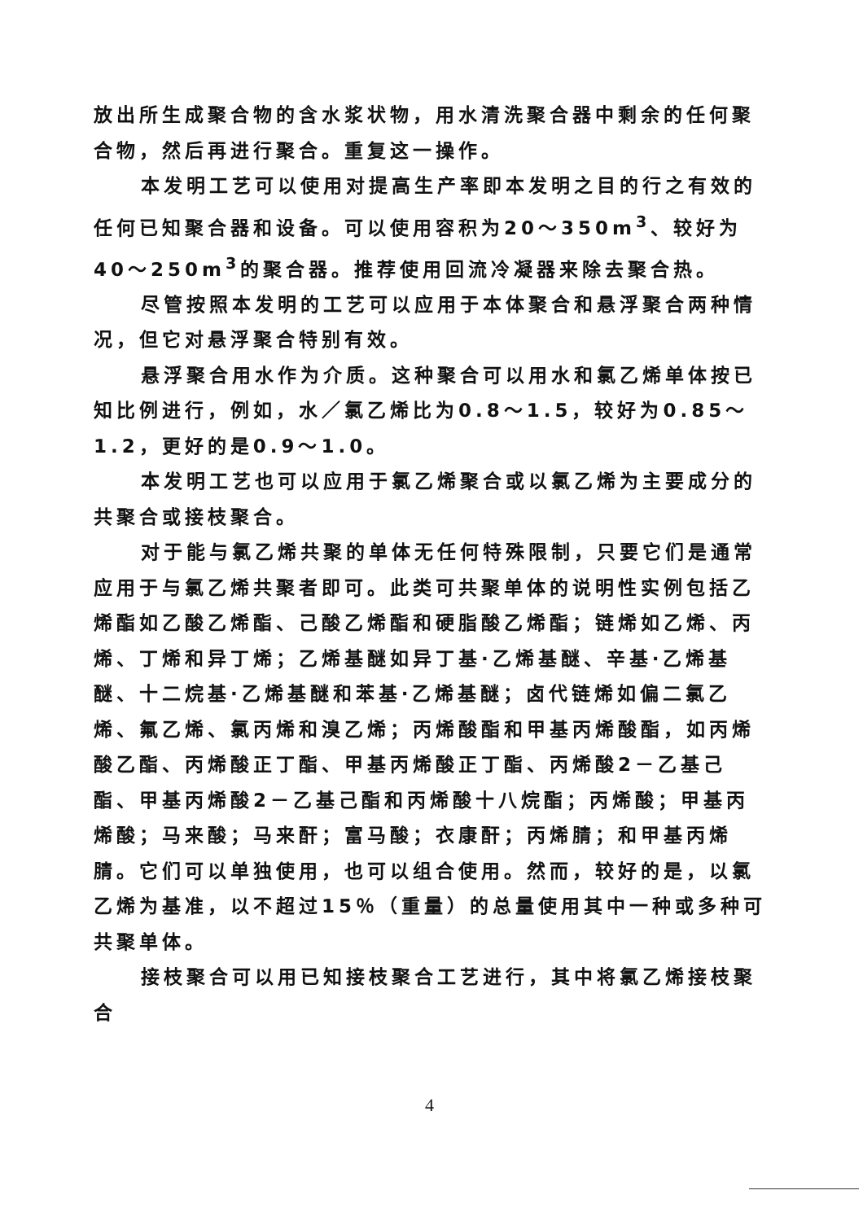放出所生成聚合物的含水浆状物，用水清洗聚合器中剩余的任何聚合物，然后再进行聚合。重复这一操作。
本发明工艺可以使用对提高生产率即本发明之目的行之有效的任何已知聚合器和设备。可以使用容积为20～350m<sup>3</sup>、较好为40～250m<sup>3</sup>的聚合器。推荐使用回流冷凝器来除去聚合热。
尽管按照本发明的工艺可以应用于本体聚合和悬浮聚合两种情况，但它对悬浮聚合特别有效。
悬浮聚合用水作为介质。这种聚合可以用水和氯乙烯单体按已知比例进行，例如，水／氯乙烯比为0.8～1.5，较好为0.85～1.2，更好的是0.9～1.0。
本发明工艺也可以应用于氯乙烯聚合或以氯乙烯为主要成分的共聚合或接枝聚合。
对于能与氯乙烯共聚的单体无任何特殊限制，只要它们是通常应用于与氯乙烯共聚者即可。此类可共聚单体的说明性实例包括乙烯酯如乙酸乙烯酯、己酸乙烯酯和硬脂酸乙烯酯；链烯如乙烯、丙烯、丁烯和异丁烯；乙烯基醚如异丁基·乙烯基醚、辛基·乙烯基醚、十二烷基·乙烯基醚和苯基·乙烯基醚；卤代链烯如偏二氯乙烯、氟乙烯、氯丙烯和溴乙烯；丙烯酸酯和甲基丙烯酸酯，如丙烯酸乙酯、丙烯酸正丁酯、甲基丙烯酸正丁酯、丙烯酸2－乙基己酯、甲基丙烯酸2－乙基己酯和丙烯酸十八烷酯；丙烯酸；甲基丙烯酸；马来酸；马来酐；富马酸；衣康酐；丙烯腈；和甲基丙烯腈。它们可以单独使用，也可以组合使用。然而，较好的是，以氯乙烯为基准，以不超过15％（重量）的总量使用其中一种或多种可共聚单体。
接枝聚合可以用已知接枝聚合工艺进行，其中将氯乙烯接枝聚合
4